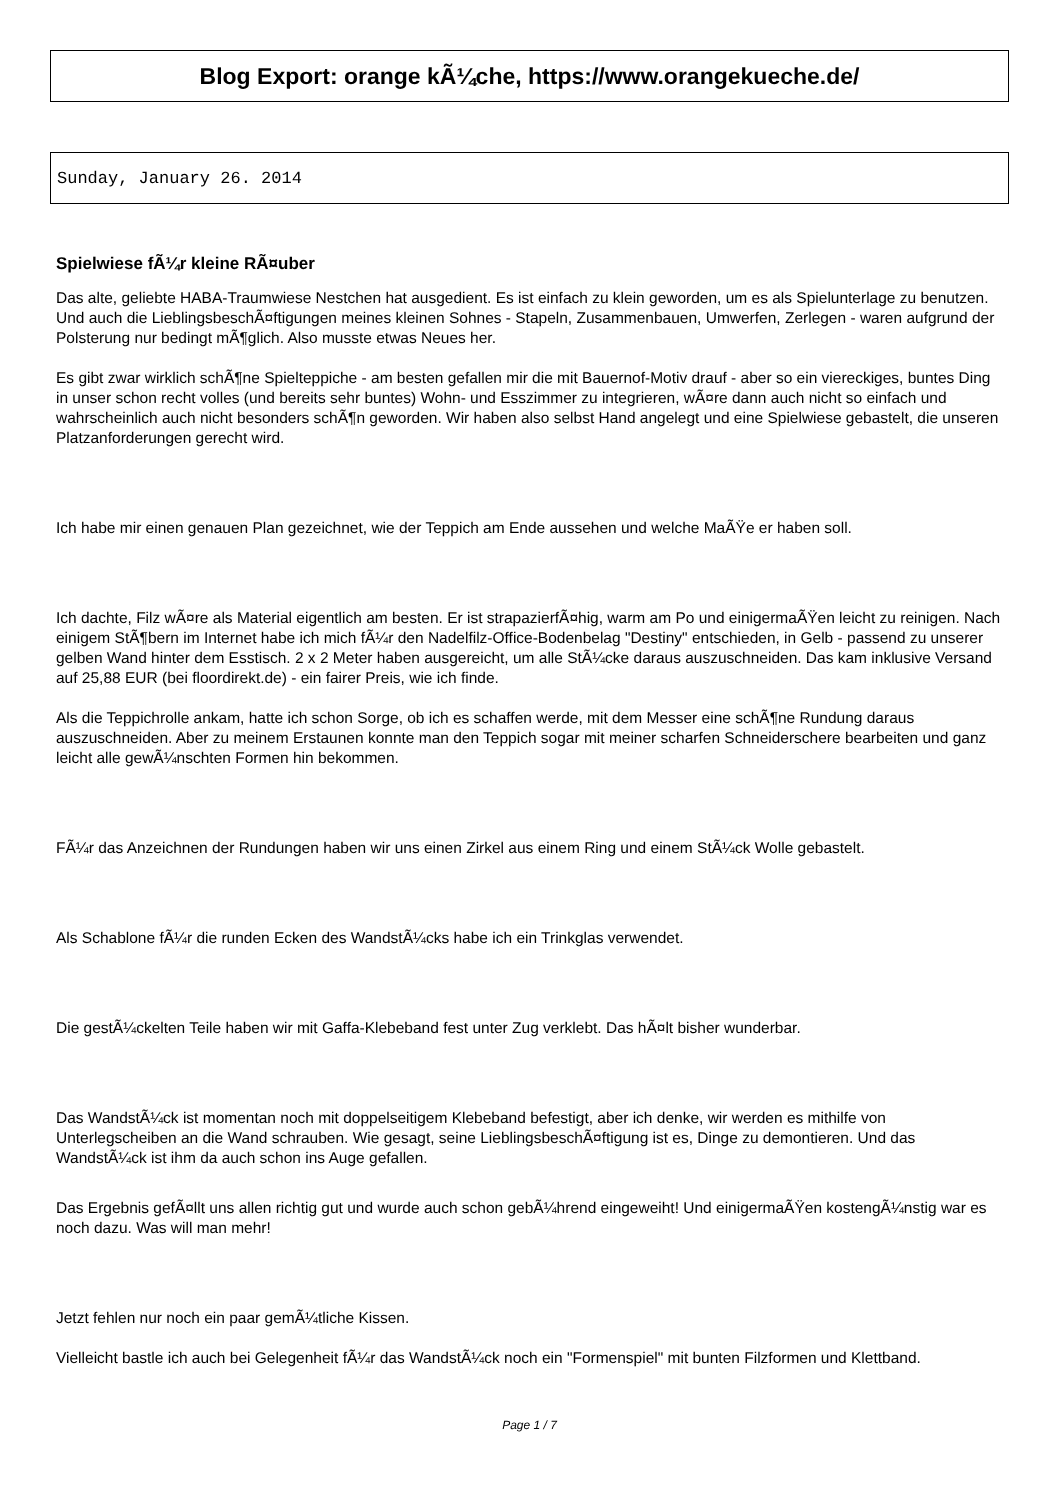Blog Export: orange kÃ¼che, https://www.orangekueche.de/
Sunday, January 26. 2014
Spielwiese fÃ¼r kleine RÃ¤uber
Das alte, geliebte HABA-Traumwiese Nestchen hat ausgedient. Es ist einfach zu klein geworden, um es als Spielunterlage zu benutzen. Und auch die LieblingsbeschÃ¤ftigungen meines kleinen Sohnes - Stapeln, Zusammenbauen, Umwerfen, Zerlegen - waren aufgrund der Polsterung nur bedingt mÃ¶glich. Also musste etwas Neues her.
Es gibt zwar wirklich schÃ¶ne Spielteppiche - am besten gefallen mir die mit Bauernof-Motiv drauf - aber so ein viereckiges, buntes Ding in unser schon recht volles (und bereits sehr buntes) Wohn- und Esszimmer zu integrieren, wÃ¤re dann auch nicht so einfach und wahrscheinlich auch nicht besonders schÃ¶n geworden. Wir haben also selbst Hand angelegt und eine Spielwiese gebastelt, die unseren Platzanforderungen gerecht wird.
Ich habe mir einen genauen Plan gezeichnet, wie der Teppich am Ende aussehen und welche MaÃŸe er haben soll.
Ich dachte, Filz wÃ¤re als Material eigentlich am besten. Er ist strapazierfÃ¤hig, warm am Po und einigermaÃŸen leicht zu reinigen. Nach einigem StÃ¶bern im Internet habe ich mich fÃ¼r den Nadelfilz-Office-Bodenbelag "Destiny" entschieden, in Gelb - passend zu unserer gelben Wand hinter dem Esstisch. 2 x 2 Meter haben ausgereicht, um alle StÃ¼cke daraus auszuschneiden. Das kam inklusive Versand auf 25,88 EUR (bei floordirekt.de) - ein fairer Preis, wie ich finde.
Als die Teppichrolle ankam, hatte ich schon Sorge, ob ich es schaffen werde, mit dem Messer eine schÃ¶ne Rundung daraus auszuschneiden. Aber zu meinem Erstaunen konnte man den Teppich sogar mit meiner scharfen Schneiderschere bearbeiten und ganz leicht alle gewÃ¼nschten Formen hin bekommen.
FÃ¼r das Anzeichnen der Rundungen haben wir uns einen Zirkel aus einem Ring und einem StÃ¼ck Wolle gebastelt.
Als Schablone fÃ¼r die runden Ecken des WandstÃ¼cks habe ich ein Trinkglas verwendet.
Die gestÃ¼ckelten Teile haben wir mit Gaffa-Klebeband fest unter Zug verklebt. Das hÃ¤lt bisher wunderbar.
Das WandstÃ¼ck ist momentan noch mit doppelseitigem Klebeband befestigt, aber ich denke, wir werden es mithilfe von Unterlegscheiben an die Wand schrauben. Wie gesagt, seine LieblingsbeschÃ¤ftigung ist es, Dinge zu demontieren. Und das WandstÃ¼ck ist ihm da auch schon ins Auge gefallen.
Das Ergebnis gefÃ¤llt uns allen richtig gut und wurde auch schon gebÃ¼hrend eingeweiht! Und einigermaÃŸen kostengÃ¼nstig war es noch dazu. Was will man mehr!
Jetzt fehlen nur noch ein paar gemÃ¼tliche Kissen.
Vielleicht bastle ich auch bei Gelegenheit fÃ¼r das WandstÃ¼ck noch ein "Formenspiel" mit bunten Filzformen und Klettband.
Page 1 / 7